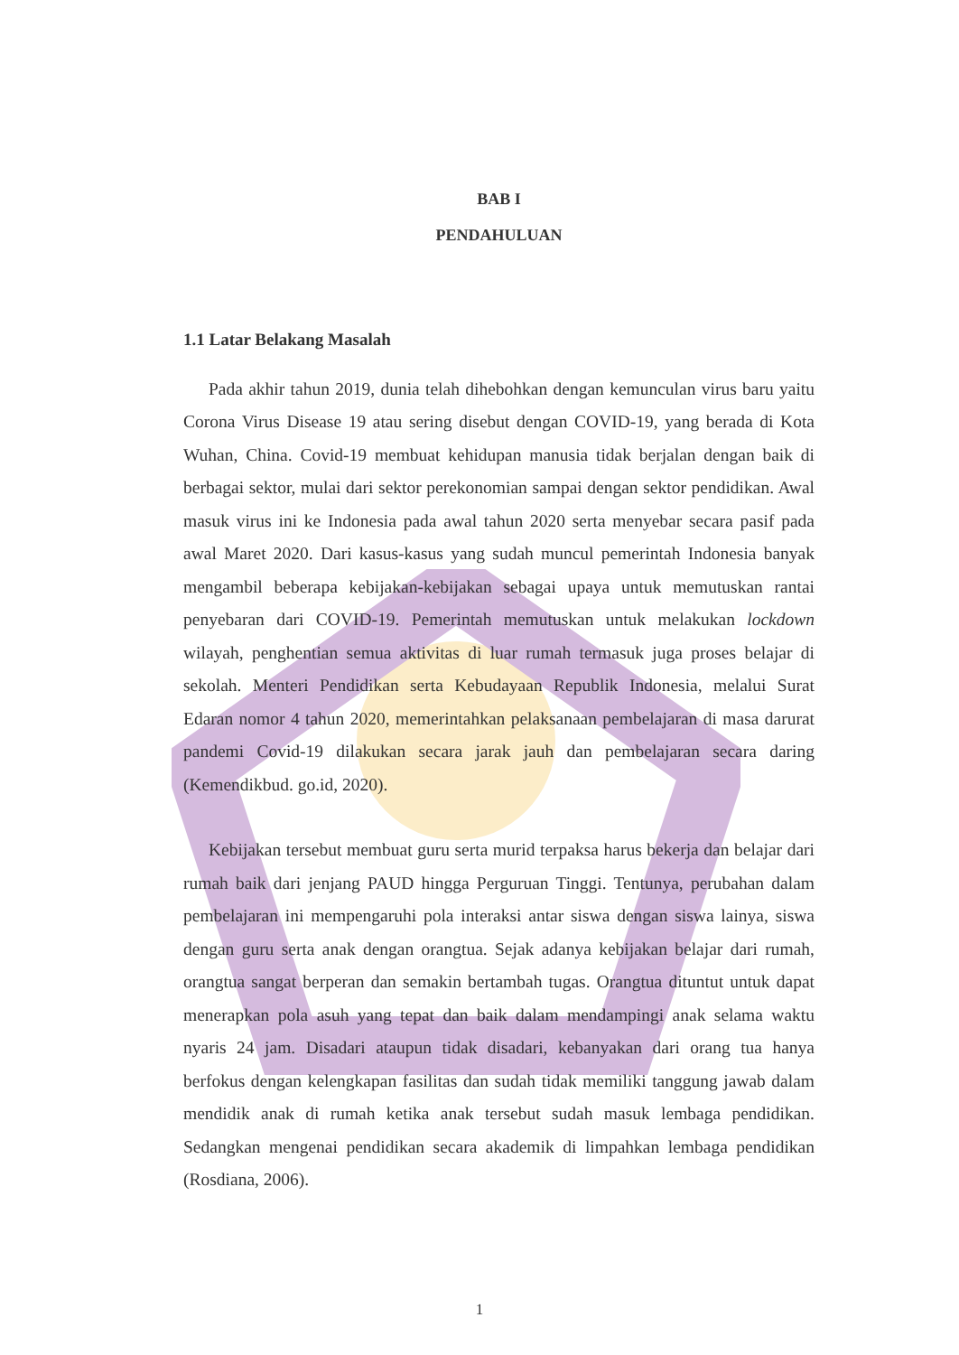BAB I
PENDAHULUAN
1.1 Latar Belakang Masalah
Pada akhir tahun 2019, dunia telah dihebohkan dengan kemunculan virus baru yaitu Corona Virus Disease 19 atau sering disebut dengan COVID-19, yang berada di Kota Wuhan, China. Covid-19 membuat kehidupan manusia tidak berjalan dengan baik di berbagai sektor, mulai dari sektor perekonomian sampai dengan sektor pendidikan. Awal masuk virus ini ke Indonesia pada awal tahun 2020 serta menyebar secara pasif pada awal Maret 2020. Dari kasus-kasus yang sudah muncul pemerintah Indonesia banyak mengambil beberapa kebijakan-kebijakan sebagai upaya untuk memutuskan rantai penyebaran dari COVID-19. Pemerintah memutuskan untuk melakukan lockdown wilayah, penghentian semua aktivitas di luar rumah termasuk juga proses belajar di sekolah. Menteri Pendidikan serta Kebudayaan Republik Indonesia, melalui Surat Edaran nomor 4 tahun 2020, memerintahkan pelaksanaan pembelajaran di masa darurat pandemi Covid-19 dilakukan secara jarak jauh dan pembelajaran secara daring (Kemendikbud. go.id, 2020).
Kebijakan tersebut membuat guru serta murid terpaksa harus bekerja dan belajar dari rumah baik dari jenjang PAUD hingga Perguruan Tinggi. Tentunya, perubahan dalam pembelajaran ini mempengaruhi pola interaksi antar siswa dengan siswa lainya, siswa dengan guru serta anak dengan orangtua. Sejak adanya kebijakan belajar dari rumah, orangtua sangat berperan dan semakin bertambah tugas. Orangtua dituntut untuk dapat menerapkan pola asuh yang tepat dan baik dalam mendampingi anak selama waktu nyaris 24 jam. Disadari ataupun tidak disadari, kebanyakan dari orang tua hanya berfokus dengan kelengkapan fasilitas dan sudah tidak memiliki tanggung jawab dalam mendidik anak di rumah ketika anak tersebut sudah masuk lembaga pendidikan. Sedangkan mengenai pendidikan secara akademik di limpahkan lembaga pendidikan (Rosdiana, 2006).
1